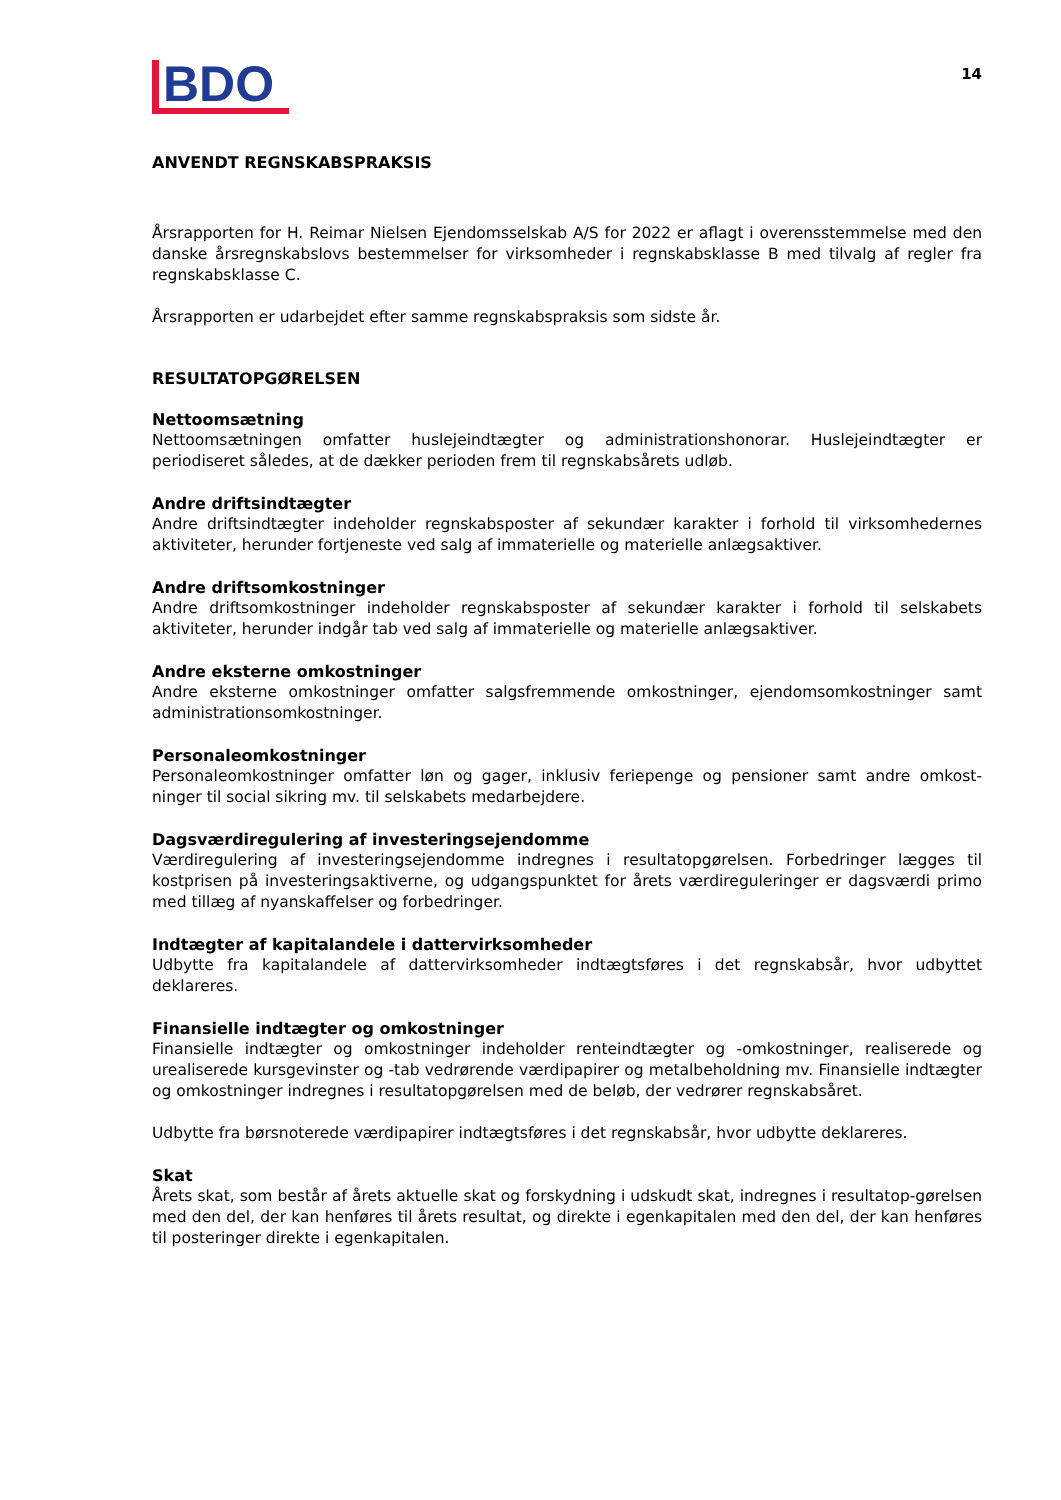BDO
14
ANVENDT REGNSKABSPRAKSIS
Årsrapporten for H. Reimar Nielsen Ejendomsselskab A/S for 2022 er aflagt i overensstemmelse med den danske årsregnskabslovs bestemmelser for virksomheder i regnskabsklasse B med tilvalg af regler fra regnskabsklasse C.
Årsrapporten er udarbejdet efter samme regnskabspraksis som sidste år.
RESULTATOPGØRELSEN
Nettoomsætning
Nettoomsætningen omfatter huslejeindtægter og administrationshonorar. Huslejeindtægter er periodiseret således, at de dækker perioden frem til regnskabsårets udløb.
Andre driftsindtægter
Andre driftsindtægter indeholder regnskabsposter af sekundær karakter i forhold til virksomhedernes aktiviteter, herunder fortjeneste ved salg af immaterielle og materielle anlægsaktiver.
Andre driftsomkostninger
Andre driftsomkostninger indeholder regnskabsposter af sekundær karakter i forhold til selskabets aktiviteter, herunder indgår tab ved salg af immaterielle og materielle anlægsaktiver.
Andre eksterne omkostninger
Andre eksterne omkostninger omfatter salgsfremmende omkostninger, ejendomsomkostninger samt administrationsomkostninger.
Personaleomkostninger
Personaleomkostninger omfatter løn og gager, inklusiv feriepenge og pensioner samt andre omkost-ninger til social sikring mv. til selskabets medarbejdere.
Dagsværdiregulering af investeringsejendomme
Værdiregulering af investeringsejendomme indregnes i resultatopgørelsen. Forbedringer lægges til kostprisen på investeringsaktiverne, og udgangspunktet for årets værdireguleringer er dagsværdi primo med tillæg af nyanskaffelser og forbedringer.
Indtægter af kapitalandele i dattervirksomheder
Udbytte fra kapitalandele af dattervirksomheder indtægtsføres i det regnskabsår, hvor udbyttet deklareres.
Finansielle indtægter og omkostninger
Finansielle indtægter og omkostninger indeholder renteindtægter og -omkostninger, realiserede og urealiserede kursgevinster og -tab vedrørende værdipapirer og metalbeholdning mv. Finansielle indtægter og omkostninger indregnes i resultatopgørelsen med de beløb, der vedrører regnskabsåret.
Udbytte fra børsnoterede værdipapirer indtægtsføres i det regnskabsår, hvor udbytte deklareres.
Skat
Årets skat, som består af årets aktuelle skat og forskydning i udskudt skat, indregnes i resultatop-gørelsen med den del, der kan henføres til årets resultat, og direkte i egenkapitalen med den del, der kan henføres til posteringer direkte i egenkapitalen.